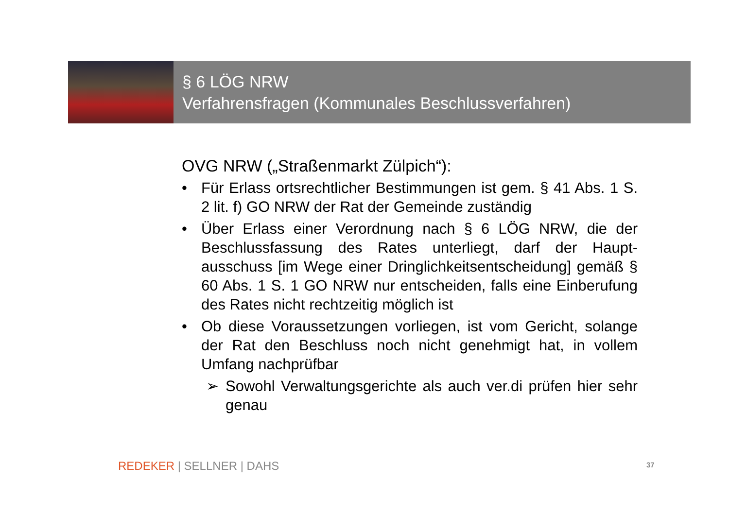§ 6 LÖG NRW
Verfahrensfragen (Kommunales Beschlussverfahren)
OVG NRW („Straßenmarkt Zülpich“):
• Für Erlass ortsrechtlicher Bestimmungen ist gem. § 41 Abs. 1 S. 2 lit. f) GO NRW der Rat der Gemeinde zuständig
• Über Erlass einer Verordnung nach § 6 LÖG NRW, die der Beschlussfassung des Rates unterliegt, darf der Haupt-ausschuss [im Wege einer Dringlichkeitsentscheidung] gemäß § 60 Abs. 1 S. 1 GO NRW nur entscheiden, falls eine Einberufung des Rates nicht rechtzeitig möglich ist
• Ob diese Voraussetzungen vorliegen, ist vom Gericht, solange der Rat den Beschluss noch nicht genehmigt hat, in vollem Umfang nachprüfbar
➢ Sowohl Verwaltungsgerichte als auch ver.di prüfen hier sehr genau
REDEKER | SELLNER | DAHS 37